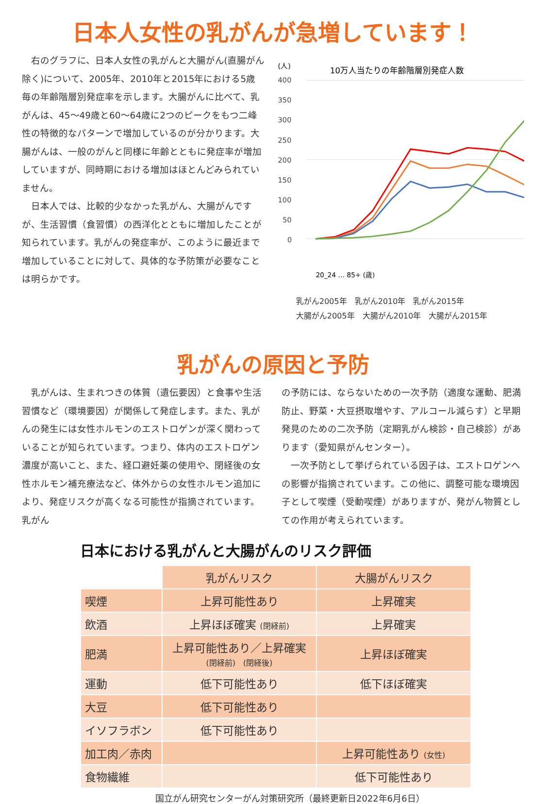日本人女性の乳がんが急増しています！
右のグラフに、日本人女性の乳がんと大腸がん(直腸がん除く)について、2005年、2010年と2015年における5歳毎の年齢階層別発症率を示します。大腸がんに比べて、乳がんは、45～49歳と60～64歳に2つのピークをもつ二峰性の特徴的なパターンで増加しているのが分かります。大腸がんは、一般のがんと同様に年齢とともに発症率が増加していますが、同時期における増加はほとんどみられていません。
日本人では、比較的少なかった乳がん、大腸がんですが、生活習慣（食習慣）の西洋化とともに増加したことが知られています。乳がんの発症率が、このように最近まで増加していることに対して、具体的な予防策が必要なことは明らかです。
(人)
10万人当たりの年齢階層別発症人数
400
350
300
250
200
150
100
50
0
20_24 … 85+ (歳)
乳がん2005年　乳がん2010年　乳がん2015年
大腸がん2005年　大腸がん2010年　大腸がん2015年
乳がんの原因と予防
　乳がんは、生まれつきの体質（遺伝要因）と食事や生活習慣など（環境要因）が関係して発症します。また、乳がんの発生には女性ホルモンのエストロゲンが深く関わっていることが知られています。つまり、体内のエストロゲン濃度が高いこと、また、経口避妊薬の使用や、閉経後の女性ホルモン補充療法など、体外からの女性ホルモン追加により、発症リスクが高くなる可能性が指摘されています。乳がん
の予防には、ならないための一次予防（適度な運動、肥満防止、野菜・大豆摂取増やす、アルコール減らす）と早期発見のための二次予防（定期乳がん検診・自己検診）があります（愛知県がんセンター）。
　一次予防として挙げられている因子は、エストロゲンへの影響が指摘されています。この他に、調整可能な環境因子として喫煙（受動喫煙）がありますが、発がん物質としての作用が考えられています。
日本における乳がんと大腸がんのリスク評価
| | 乳がんリスク | 大腸がんリスク |
| --- | --- | --- |
| 喫煙 | 上昇可能性あり | 上昇確実 |
| 飲酒 | 上昇ほぼ確実 (閉経前) | 上昇確実 |
| 肥満 | 上昇可能性あり／上昇確実 (閉経前) (閉経後) | 上昇ほぼ確実 |
| 運動 | 低下可能性あり | 低下ほぼ確実 |
| 大豆 | 低下可能性あり | |
| イソフラボン | 低下可能性あり | |
| 加工肉／赤肉 | | 上昇可能性あり (女性) |
| 食物繊維 | | 低下可能性あり |
国立がん研究センターがん対策研究所（最終更新日2022年6月6日）